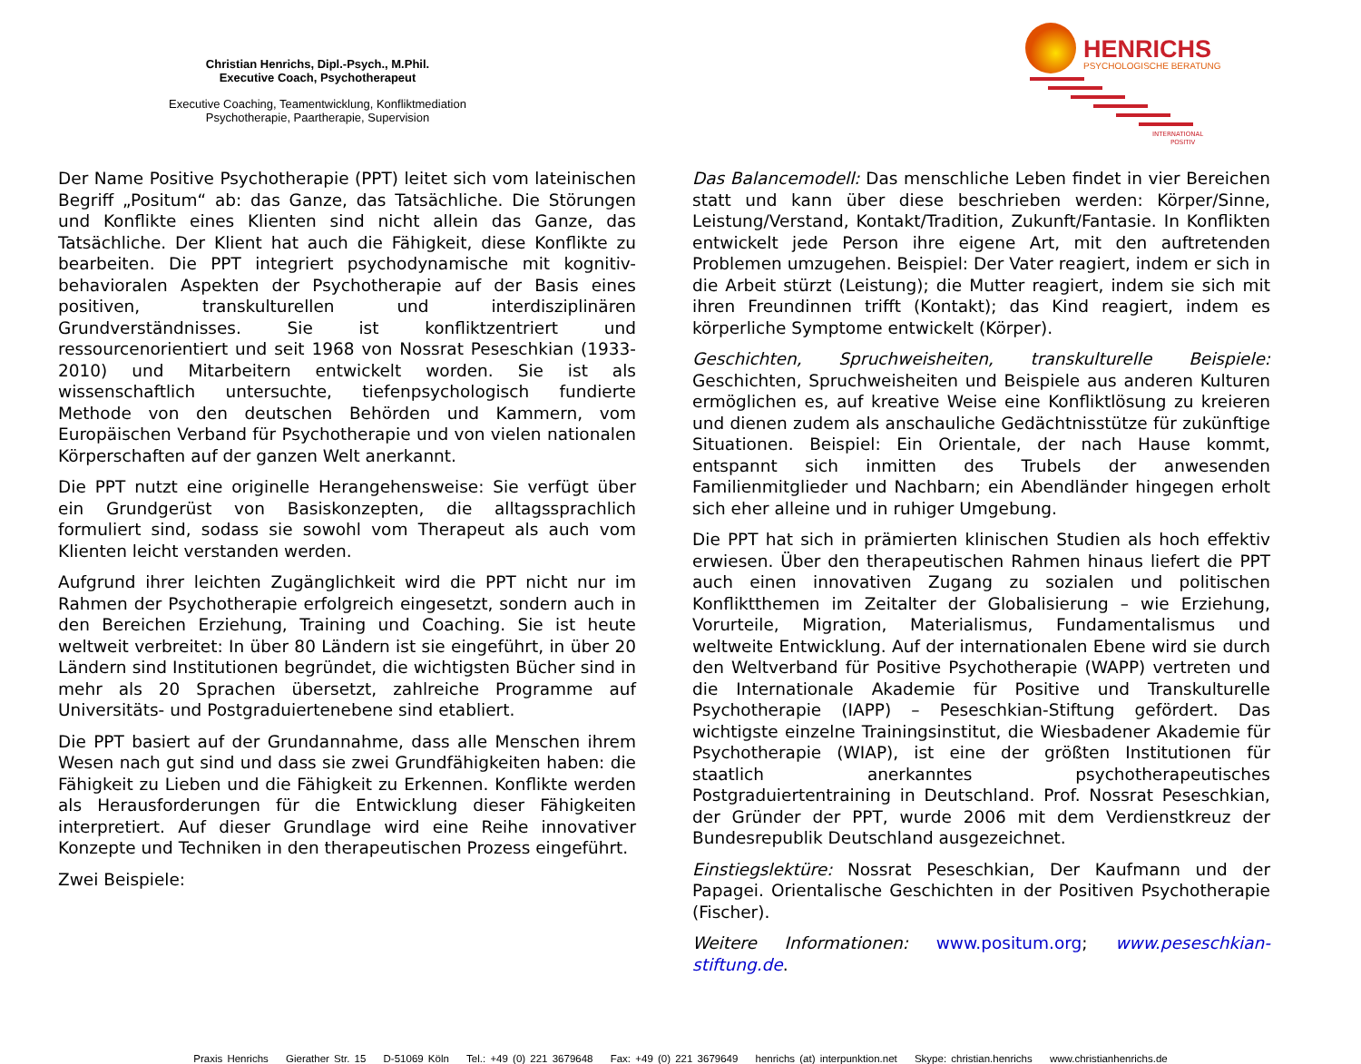Christian Henrichs, Dipl.-Psych., M.Phil.
Executive Coach, Psychotherapeut
Executive Coaching, Teamentwicklung, Konfliktmediation
Psychotherapie, Paartherapie, Supervision
HENRICHS
PSYCHOLOGISCHE BERATUNG
INTERNATIONAL
POSITIV
Der Name Positive Psychotherapie (PPT) leitet sich vom lateinischen Begriff „Positum“ ab: das Ganze, das Tatsächliche. Die Störungen und Konflikte eines Klienten sind nicht allein das Ganze, das Tatsächliche. Der Klient hat auch die Fähigkeit, diese Konflikte zu bearbeiten. Die PPT integriert psychodynamische mit kognitiv-behavioralen Aspekten der Psychotherapie auf der Basis eines positiven, transkulturellen und interdisziplinären Grundverständnisses. Sie ist konfliktzentriert und ressourcenorientiert und seit 1968 von Nossrat Peseschkian (1933-2010) und Mitarbeitern entwickelt worden. Sie ist als wissenschaftlich untersuchte, tiefenpsychologisch fundierte Methode von den deutschen Behörden und Kammern, vom Europäischen Verband für Psychotherapie und von vielen nationalen Körperschaften auf der ganzen Welt anerkannt.
Die PPT nutzt eine originelle Herangehensweise: Sie verfügt über ein Grundgerüst von Basiskonzepten, die alltagssprachlich formuliert sind, sodass sie sowohl vom Therapeut als auch vom Klienten leicht verstanden werden.
Aufgrund ihrer leichten Zugänglichkeit wird die PPT nicht nur im Rahmen der Psychotherapie erfolgreich eingesetzt, sondern auch in den Bereichen Erziehung, Training und Coaching. Sie ist heute weltweit verbreitet: In über 80 Ländern ist sie eingeführt, in über 20 Ländern sind Institutionen begründet, die wichtigsten Bücher sind in mehr als 20 Sprachen übersetzt, zahlreiche Programme auf Universitäts- und Postgraduiertenebene sind etabliert.
Die PPT basiert auf der Grundannahme, dass alle Menschen ihrem Wesen nach gut sind und dass sie zwei Grundfähigkeiten haben: die Fähigkeit zu Lieben und die Fähigkeit zu Erkennen. Konflikte werden als Herausforderungen für die Entwicklung dieser Fähigkeiten interpretiert. Auf dieser Grundlage wird eine Reihe innovativer Konzepte und Techniken in den therapeutischen Prozess eingeführt.
Zwei Beispiele:
Das Balancemodell: Das menschliche Leben findet in vier Bereichen statt und kann über diese beschrieben werden: Körper/Sinne, Leistung/Verstand, Kontakt/Tradition, Zukunft/Fantasie. In Konflikten entwickelt jede Person ihre eigene Art, mit den auftretenden Problemen umzugehen. Beispiel: Der Vater reagiert, indem er sich in die Arbeit stürzt (Leistung); die Mutter reagiert, indem sie sich mit ihren Freundinnen trifft (Kontakt); das Kind reagiert, indem es körperliche Symptome entwickelt (Körper).
Geschichten, Spruchweisheiten, transkulturelle Beispiele: Geschichten, Spruchweisheiten und Beispiele aus anderen Kulturen ermöglichen es, auf kreative Weise eine Konfliktlösung zu kreieren und dienen zudem als anschauliche Gedächtnisstütze für zukünftige Situationen. Beispiel: Ein Orientale, der nach Hause kommt, entspannt sich inmitten des Trubels der anwesenden Familienmitglieder und Nachbarn; ein Abendländer hingegen erholt sich eher alleine und in ruhiger Umgebung.
Die PPT hat sich in prämierten klinischen Studien als hoch effektiv erwiesen. Über den therapeutischen Rahmen hinaus liefert die PPT auch einen innovativen Zugang zu sozialen und politischen Konfliktthemen im Zeitalter der Globalisierung – wie Erziehung, Vorurteile, Migration, Materialismus, Fundamentalismus und weltweite Entwicklung. Auf der internationalen Ebene wird sie durch den Weltverband für Positive Psychotherapie (WAPP) vertreten und die Internationale Akademie für Positive und Transkulturelle Psychotherapie (IAPP) – Peseschkian-Stiftung gefördert. Das wichtigste einzelne Trainingsinstitut, die Wiesbadener Akademie für Psychotherapie (WIAP), ist eine der größten Institutionen für staatlich anerkanntes psychotherapeutisches Postgraduiertentraining in Deutschland. Prof. Nossrat Peseschkian, der Gründer der PPT, wurde 2006 mit dem Verdienstkreuz der Bundesrepublik Deutschland ausgezeichnet.
Einstiegslektüre: Nossrat Peseschkian, Der Kaufmann und der Papagei. Orientalische Geschichten in der Positiven Psychotherapie (Fischer).
Weitere Informationen: www.positum.org; www.peseschkian-stiftung.de.
Praxis Henrichs Gierather Str. 15 D-51069 Köln Tel.: +49 (0) 221 3679648 Fax: +49 (0) 221 3679649 henrichs (at) interpunktion.net Skype: christian.henrichs www.christianhenrichs.de